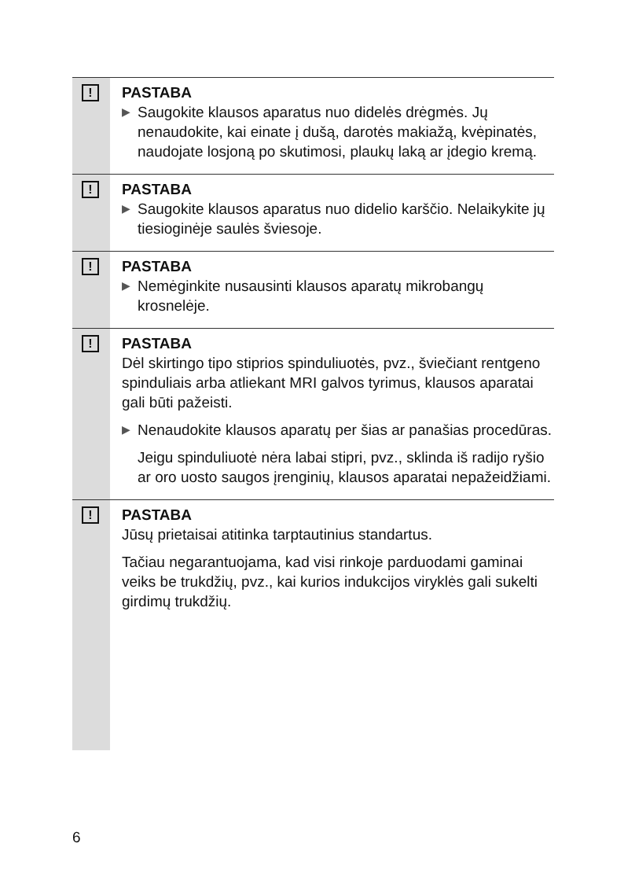!
PASTABA
▶
Saugokite klausos aparatus nuo didelės drėgmės. Jų nenaudokite, kai einate į dušą, darotės makiažą, kvėpinatės, naudojate losjoną po skutimosi, plaukų laką ar įdegio kremą.
!
PASTABA
▶
Saugokite klausos aparatus nuo didelio karščio. Nelaikykite jų tiesioginėje saulės šviesoje.
!
PASTABA
▶
Nemėginkite nusausinti klausos aparatų mikrobangų krosnelėje.
!
PASTABA
Dėl skirtingo tipo stiprios spinduliuotės, pvz., šviečiant rentgeno spinduliais arba atliekant MRI galvos tyrimus, klausos aparatai gali būti pažeisti.
▶
Nenaudokite klausos aparatų per šias ar panašias procedūras.
Jeigu spinduliuotė nėra labai stipri, pvz., sklinda iš radijo ryšio ar oro uosto saugos įrenginių, klausos aparatai nepažeidžiami.
!
PASTABA
Jūsų prietaisai atitinka tarptautinius standartus.
Tačiau negarantuojama, kad visi rinkoje parduodami gaminai veiks be trukdžių, pvz., kai kurios indukcijos viryklės gali sukelti girdimų trukdžių.
6